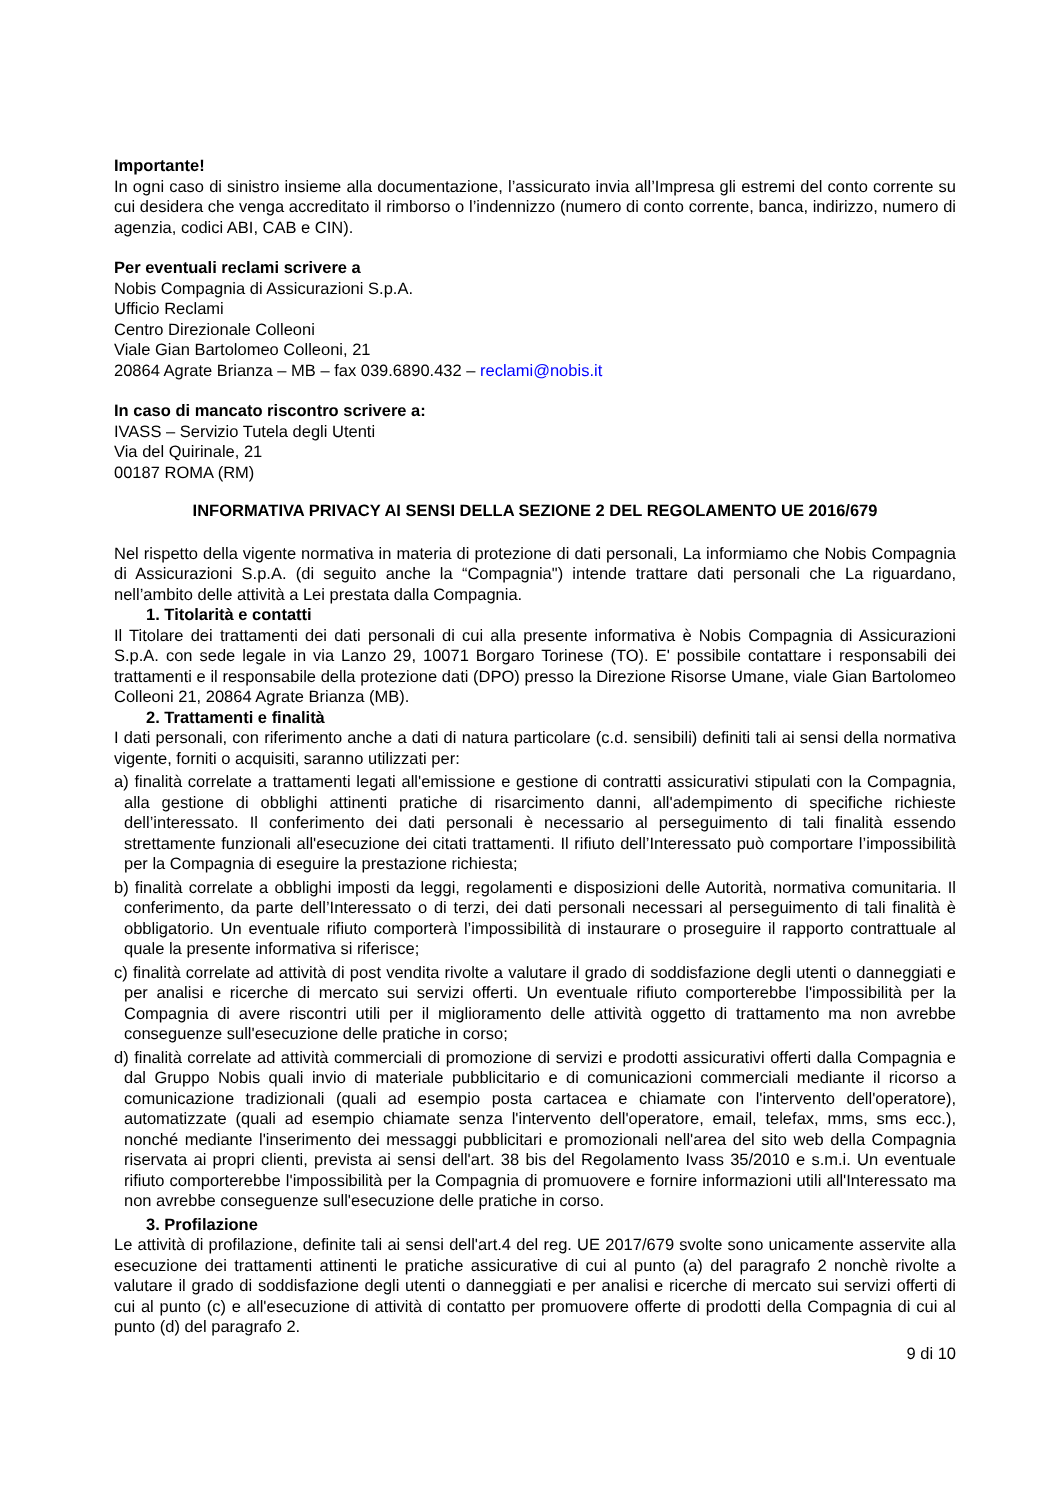Importante!
In ogni caso di sinistro insieme alla documentazione, l’assicurato invia all’Impresa gli estremi del conto corrente su cui desidera che venga accreditato il rimborso o l’indennizzo (numero di conto corrente, banca, indirizzo, numero di agenzia, codici ABI, CAB e CIN).
Per eventuali reclami scrivere a
Nobis Compagnia di Assicurazioni S.p.A.
Ufficio Reclami
Centro Direzionale Colleoni
Viale Gian Bartolomeo Colleoni, 21
20864 Agrate Brianza – MB – fax 039.6890.432 – reclami@nobis.it
In caso di mancato riscontro scrivere a:
IVASS – Servizio Tutela degli Utenti
Via del Quirinale, 21
00187 ROMA (RM)
INFORMATIVA PRIVACY AI SENSI DELLA SEZIONE 2 DEL REGOLAMENTO UE 2016/679
Nel rispetto della vigente normativa in materia di protezione di dati personali, La informiamo che Nobis Compagnia di Assicurazioni S.p.A. (di seguito anche la “Compagnia") intende trattare dati personali che La riguardano, nell’ambito delle attività a Lei prestata dalla Compagnia.
1. Titolarità e contatti
Il Titolare dei trattamenti dei dati personali di cui alla presente informativa è Nobis Compagnia di Assicurazioni S.p.A. con sede legale in via Lanzo 29, 10071 Borgaro Torinese (TO). E' possibile contattare i responsabili dei trattamenti e il responsabile della protezione dati (DPO) presso la Direzione Risorse Umane, viale Gian Bartolomeo Colleoni 21, 20864 Agrate Brianza (MB).
2. Trattamenti e finalità
I dati personali, con riferimento anche a dati di natura particolare (c.d. sensibili) definiti tali ai sensi della normativa vigente, forniti o acquisiti, saranno utilizzati per:
a) finalità correlate a trattamenti legati all'emissione e gestione di contratti assicurativi stipulati con la Compagnia, alla gestione di obblighi attinenti pratiche di risarcimento danni, all'adempimento di specifiche richieste dell’interessato. Il conferimento dei dati personali è necessario al perseguimento di tali finalità essendo strettamente funzionali all'esecuzione dei citati trattamenti. Il rifiuto dell’Interessato può comportare l’impossibilità per la Compagnia di eseguire la prestazione richiesta;
b) finalità correlate a obblighi imposti da leggi, regolamenti e disposizioni delle Autorità, normativa comunitaria. Il conferimento, da parte dell’Interessato o di terzi, dei dati personali necessari al perseguimento di tali finalità è obbligatorio. Un eventuale rifiuto comporterà l’impossibilità di instaurare o proseguire il rapporto contrattuale al quale la presente informativa si riferisce;
c) finalità correlate ad attività di post vendita rivolte a valutare il grado di soddisfazione degli utenti o danneggiati e per analisi e ricerche di mercato sui servizi offerti. Un eventuale rifiuto comporterebbe l'impossibilità per la Compagnia di avere riscontri utili per il miglioramento delle attività oggetto di trattamento ma non avrebbe conseguenze sull'esecuzione delle pratiche in corso;
d) finalità correlate ad attività commerciali di promozione di servizi e prodotti assicurativi offerti dalla Compagnia e dal Gruppo Nobis quali invio di materiale pubblicitario e di comunicazioni commerciali mediante il ricorso a comunicazione tradizionali (quali ad esempio posta cartacea e chiamate con l'intervento dell'operatore), automatizzate (quali ad esempio chiamate senza l'intervento dell'operatore, email, telefax, mms, sms ecc.), nonché mediante l'inserimento dei messaggi pubblicitari e promozionali nell'area del sito web della Compagnia riservata ai propri clienti, prevista ai sensi dell'art. 38 bis del Regolamento Ivass 35/2010 e s.m.i. Un eventuale rifiuto comporterebbe l'impossibilità per la Compagnia di promuovere e fornire informazioni utili all'Interessato ma non avrebbe conseguenze sull'esecuzione delle pratiche in corso.
3. Profilazione
Le attività di profilazione, definite tali ai sensi dell'art.4 del reg. UE 2017/679 svolte sono unicamente asservite alla esecuzione dei trattamenti attinenti le pratiche assicurative di cui al punto (a) del paragrafo 2 nonchè rivolte a valutare il grado di soddisfazione degli utenti o danneggiati e per analisi e ricerche di mercato sui servizi offerti di cui al punto (c) e all'esecuzione di attività di contatto per promuovere offerte di prodotti della Compagnia di cui al punto (d) del paragrafo 2.
9 di 10